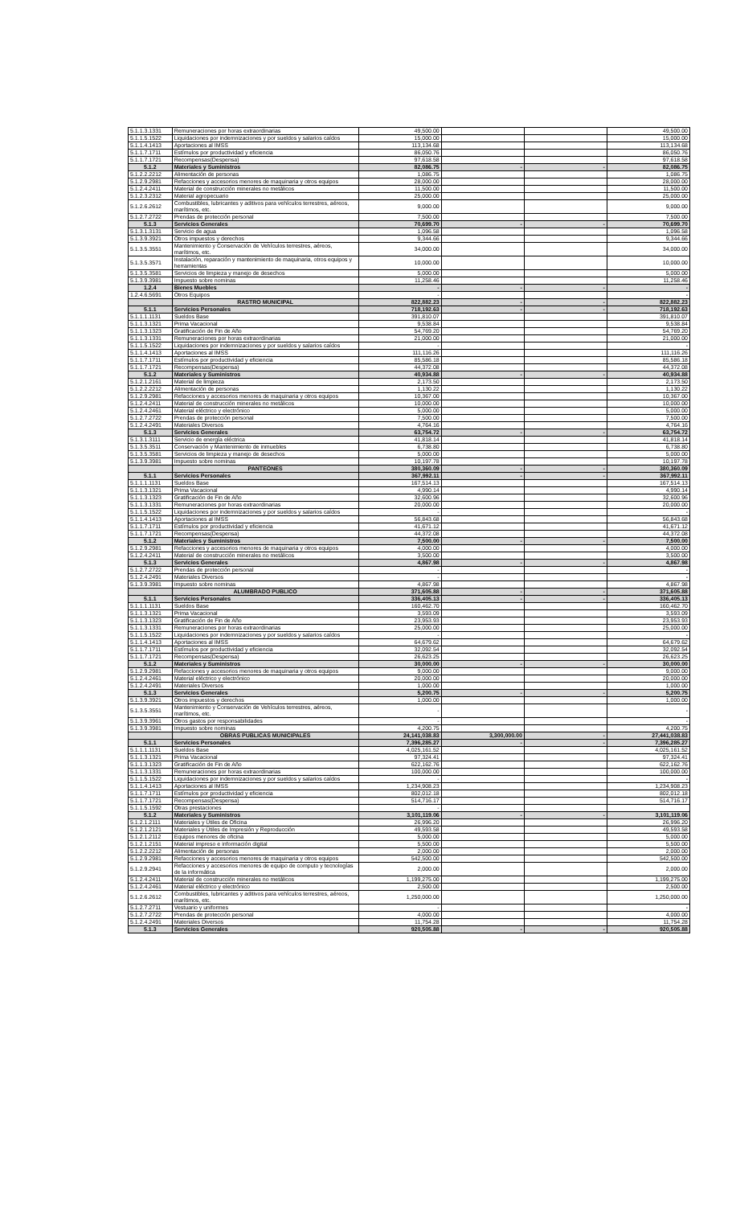| 5.1.1.3.1331 | Remuneraciones por horas extraordinarias | 49,500.00 | | | 49,500.00 |
| 5.1.1.5.1522 | Liquidaciones por indemnizaciones y por sueldos y salarios caídos | 15,000.00 | | | 15,000.00 |
| 5.1.1.4.1413 | Aportaciones al IMSS | 113,134.68 | | | 113,134.68 |
| 5.1.1.7.1711 | Estímulos por productividad y eficiencia | 86,050.76 | | | 86,050.76 |
| 5.1.1.7.1721 | Recompensas(Despensa) | 97,618.58 | | | 97,618.58 |
| 5.1.2 | Materiales y Suministros | 82,086.75 | - | - | 82,086.75 |
| 5.1.2.2.2212 | Alimentación de personas | 1,086.75 | | | 1,086.75 |
| 5.1.2.9.2981 | Refacciones y accesorios menores de maquinaria y otros equipos | 28,000.00 | | | 28,000.00 |
| 5.1.2.4.2411 | Material de construcción minerales no metálicos | 11,500.00 | | | 11,500.00 |
| 5.1.2.3.2312 | Material agropecuario | 25,000.00 | | | 25,000.00 |
| 5.1.2.6.2612 | Combustibles, lubricantes y aditivos para vehículos terrestres, aéreos, marítimos, etc. | 9,000.00 | | | 9,000.00 |
| 5.1.2.7.2722 | Prendas de protección personal | 7,500.00 | | | 7,500.00 |
| 5.1.3 | Servicios Generales | 70,699.70 | - | - | 70,699.70 |
| 5.1.3.1.3131 | Servicio de agua | 1,096.58 | | | 1,096.58 |
| 5.1.3.9.3921 | Otros impuestos y derechos | 9,344.66 | | | 9,344.66 |
| 5.1.3.5.3551 | Mantenimiento y Conservación de Vehículos terrestres, aéreos, marítimos, etc. | 34,000.00 | | | 34,000.00 |
| 5.1.3.5.3571 | Instalación, reparación y mantenimiento de maquinaria, otros equipos y herramientas | 10,000.00 | | | 10,000.00 |
| 5.1.3.5.3581 | Servicios de limpieza y manejo de desechos | 5,000.00 | | | 5,000.00 |
| 5.1.3.9.3981 | Impuesto sobre nominas | 11,258.46 | | | 11,258.46 |
| 1.2.4 | Bienes Muebles | - | - | - | - |
| 1.2.4.6.5691 | Otros Equipos | - | | | - |
| | RASTRO MUNICIPAL | 822,882.23 | - | - | 822,882.23 |
| 5.1.1 | Servicios Personales | 718,192.63 | - | - | 718,192.63 |
| 5.1.1.1.1131 | Sueldos Base | 391,810.07 | | | 391,810.07 |
| 5.1.1.3.1321 | Prima Vacacional | 9,538.84 | | | 9,538.84 |
| 5.1.1.3.1323 | Gratificación de Fin de Año | 54,769.20 | | | 54,769.20 |
| 5.1.1.3.1331 | Remuneraciones por horas extraordinarias | 21,000.00 | | | 21,000.00 |
| 5.1.1.5.1522 | Liquidaciones por indemnizaciones y por sueldos y salarios caídos | - | | | - |
| 5.1.1.4.1413 | Aportaciones al IMSS | 111,116.26 | | | 111,116.26 |
| 5.1.1.7.1711 | Estímulos por productividad y eficiencia | 85,586.18 | | | 85,586.18 |
| 5.1.1.7.1721 | Recompensas(Despensa) | 44,372.08 | | | 44,372.08 |
| 5.1.2 | Materiales y Suministros | 40,934.88 | - | - | 40,934.88 |
| 5.1.2.1.2161 | Material de limpieza | 2,173.50 | | | 2,173.50 |
| 5.1.2.2.2212 | Alimentación de personas | 1,130.22 | | | 1,130.22 |
| 5.1.2.9.2981 | Refacciones y accesorios menores de maquinaria y otros equipos | 10,367.00 | | | 10,367.00 |
| 5.1.2.4.2411 | Material de construcción minerales no metálicos | 10,000.00 | | | 10,000.00 |
| 5.1.2.4.2461 | Material eléctrico y electrónico | 5,000.00 | | | 5,000.00 |
| 5.1.2.7.2722 | Prendas de protección personal | 7,500.00 | | | 7,500.00 |
| 5.1.2.4.2491 | Materiales Diversos | 4,764.16 | | | 4,764.16 |
| 5.1.3 | Servicios Generales | 63,754.72 | - | - | 63,754.72 |
| 5.1.3.1.3111 | Servicio de energía eléctrica | 41,818.14 | | | 41,818.14 |
| 5.1.3.5.3511 | Conservación y Mantenimiento de inmuebles | 6,738.80 | | | 6,738.80 |
| 5.1.3.5.3581 | Servicios de limpieza y manejo de desechos | 5,000.00 | | | 5,000.00 |
| 5.1.3.9.3981 | Impuesto sobre nominas | 10,197.78 | | | 10,197.78 |
| | PANTEONES | 380,360.09 | - | - | 380,360.09 |
| 5.1.1 | Servicios Personales | 367,992.11 | - | - | 367,992.11 |
| 5.1.1.1.1131 | Sueldos Base | 167,514.13 | | | 167,514.13 |
| 5.1.1.3.1321 | Prima Vacacional | 4,990.14 | | | 4,990.14 |
| 5.1.1.3.1323 | Gratificación de Fin de Año | 32,600.96 | | | 32,600.96 |
| 5.1.1.3.1331 | Remuneraciones por horas extraordinarias | 20,000.00 | | | 20,000.00 |
| 5.1.1.5.1522 | Liquidaciones por indemnizaciones y por sueldos y salarios caídos | - | | | - |
| 5.1.1.4.1413 | Aportaciones al IMSS | 56,843.68 | | | 56,843.68 |
| 5.1.1.7.1711 | Estímulos por productividad y eficiencia | 41,671.12 | | | 41,671.12 |
| 5.1.1.7.1721 | Recompensas(Despensa) | 44,372.08 | | | 44,372.08 |
| 5.1.2 | Materiales y Suministros | 7,500.00 | - | - | 7,500.00 |
| 5.1.2.9.2981 | Refacciones y accesorios menores de maquinaria y otros equipos | 4,000.00 | | | 4,000.00 |
| 5.1.2.4.2411 | Material de construcción minerales no metálicos | 3,500.00 | | | 3,500.00 |
| 5.1.3 | Servicios Generales | 4,867.98 | - | - | 4,867.98 |
| 5.1.2.7.2722 | Prendas de protección personal | - | | | - |
| 5.1.2.4.2491 | Materiales Diversos | - | | | - |
| 5.1.3.9.3981 | Impuesto sobre nominas | 4,867.98 | | | 4,867.98 |
| | ALUMBRADO PUBLICO | 371,605.88 | - | - | 371,605.88 |
| 5.1.1 | Servicios Personales | 336,405.13 | - | - | 336,405.13 |
| 5.1.1.1.1131 | Sueldos Base | 160,462.70 | | | 160,462.70 |
| 5.1.1.3.1321 | Prima Vacacional | 3,593.09 | | | 3,593.09 |
| 5.1.1.3.1323 | Gratificación de Fin de Año | 23,953.93 | | | 23,953.93 |
| 5.1.1.3.1331 | Remuneraciones por horas extraordinarias | 25,000.00 | | | 25,000.00 |
| 5.1.1.5.1522 | Liquidaciones por indemnizaciones y por sueldos y salarios caídos | - | | | - |
| 5.1.1.4.1413 | Aportaciones al IMSS | 64,679.62 | | | 64,679.62 |
| 5.1.1.7.1711 | Estímulos por productividad y eficiencia | 32,092.54 | | | 32,092.54 |
| 5.1.1.7.1721 | Recompensas(Despensa) | 26,623.25 | | | 26,623.25 |
| 5.1.2 | Materiales y Suministros | 30,000.00 | - | - | 30,000.00 |
| 5.1.2.9.2981 | Refacciones y accesorios menores de maquinaria y otros equipos | 9,000.00 | | | 9,000.00 |
| 5.1.2.4.2461 | Material eléctrico y electrónico | 20,000.00 | | | 20,000.00 |
| 5.1.2.4.2491 | Materiales Diversos | 1,000.00 | | | 1,000.00 |
| 5.1.3 | Servicios Generales | 5,200.75 | - | - | 5,200.75 |
| 5.1.3.9.3921 | Otros impuestos y derechos | 1,000.00 | | | 1,000.00 |
| 5.1.3.5.3551 | Mantenimiento y Conservación de Vehículos terrestres, aéreos, marítimos, etc. | - | | | - |
| 5.1.3.9.3961 | Otros gastos por responsabilidades | - | | | - |
| 5.1.3.9.3981 | Impuesto sobre nominas | 4,200.75 | | | 4,200.75 |
| | OBRAS PUBLICAS MUNICIPALES | 24,141,038.83 | 3,300,000.00 | - | 27,441,038.83 |
| 5.1.1 | Servicios Personales | 7,396,285.27 | - | - | 7,396,285.27 |
| 5.1.1.1.1131 | Sueldos Base | 4,025,161.52 | | | 4,025,161.52 |
| 5.1.1.3.1321 | Prima Vacacional | 97,324.41 | | | 97,324.41 |
| 5.1.1.3.1323 | Gratificación de Fin de Año | 622,162.76 | | | 622,162.76 |
| 5.1.1.3.1331 | Remuneraciones por horas extraordinarias | 100,000.00 | | | 100,000.00 |
| 5.1.1.5.1522 | Liquidaciones por indemnizaciones y por sueldos y salarios caídos | - | | | - |
| 5.1.1.4.1413 | Aportaciones al IMSS | 1,234,908.23 | | | 1,234,908.23 |
| 5.1.1.7.1711 | Estímulos por productividad y eficiencia | 802,012.18 | | | 802,012.18 |
| 5.1.1.7.1721 | Recompensas(Despensa) | 514,716.17 | | | 514,716.17 |
| 5.1.1.5.1592 | Otras prestaciones | - | | | |
| 5.1.2 | Materiales y Suministros | 3,101,119.06 | - | - | 3,101,119.06 |
| 5.1.2.1.2111 | Materiales y Útiles de Oficina | 26,996.20 | | | 26,996.20 |
| 5.1.2.1.2121 | Materiales y Útiles de Impresión y Reproducción | 49,593.58 | | | 49,593.58 |
| 5.1.2.1.2112 | Equipos menores de oficina | 5,000.00 | | | 5,000.00 |
| 5.1.2.1.2151 | Material impreso e información digital | 5,500.00 | | | 5,500.00 |
| 5.1.2.2.2212 | Alimentación de personas | 2,000.00 | | | 2,000.00 |
| 5.1.2.9.2981 | Refacciones y accesorios menores de maquinaria y otros equipos | 542,500.00 | | | 542,500.00 |
| 5.1.2.9.2941 | Refacciones y accesorios menores de equipo de computo y tecnologías de la informática | 2,000.00 | | | 2,000.00 |
| 5.1.2.4.2411 | Material de construcción minerales no metálicos | 1,199,275.00 | | | 1,199,275.00 |
| 5.1.2.4.2461 | Material eléctrico y electrónico | 2,500.00 | | | 2,500.00 |
| 5.1.2.6.2612 | Combustibles, lubricantes y aditivos para vehículos terrestres, aéreos, marítimos, etc. | 1,250,000.00 | | | 1,250,000.00 |
| 5.1.2.7.2711 | Vestuario y uniformes | - | | | - |
| 5.1.2.7.2722 | Prendas de protección personal | 4,000.00 | | | 4,000.00 |
| 5.1.2.4.2491 | Materiales Diversos | 11,754.28 | | | 11,754.28 |
| 5.1.3 | Servicios Generales | 920,505.88 | - | - | 920,505.88 |